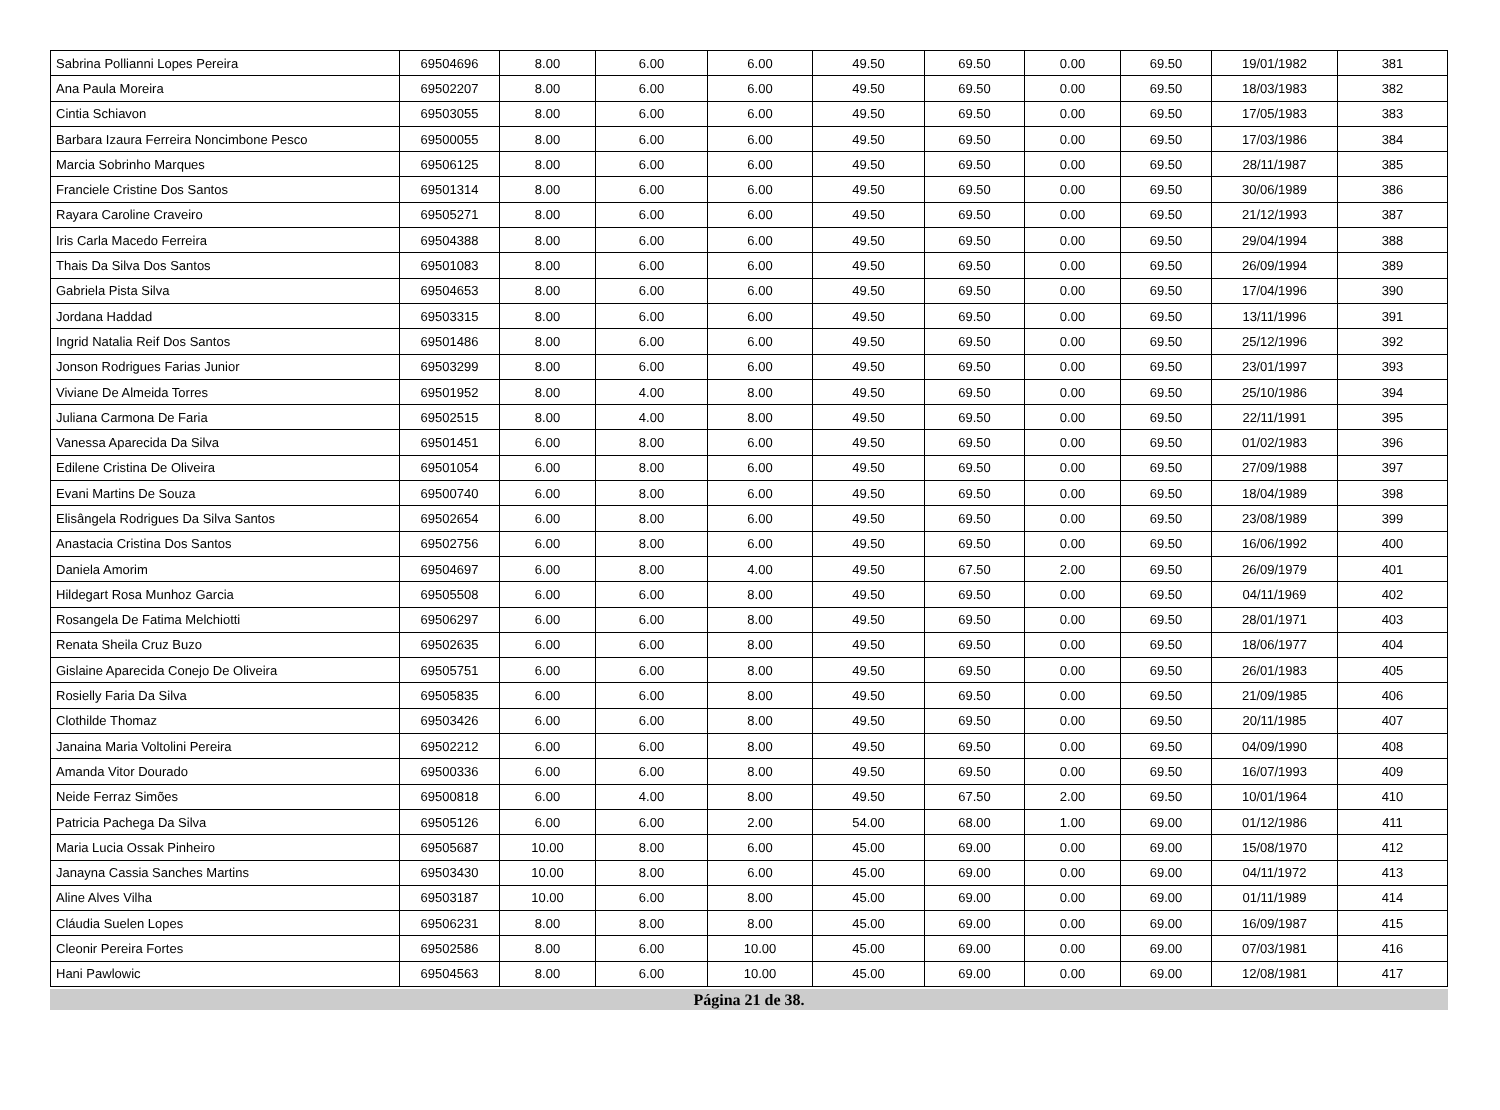| Sabrina Pollianni Lopes Pereira | 69504696 | 8.00 | 6.00 | 6.00 | 49.50 | 69.50 | 0.00 | 69.50 | 19/01/1982 | 381 |
| Ana Paula Moreira | 69502207 | 8.00 | 6.00 | 6.00 | 49.50 | 69.50 | 0.00 | 69.50 | 18/03/1983 | 382 |
| Cintia Schiavon | 69503055 | 8.00 | 6.00 | 6.00 | 49.50 | 69.50 | 0.00 | 69.50 | 17/05/1983 | 383 |
| Barbara Izaura Ferreira Noncimbone Pesco | 69500055 | 8.00 | 6.00 | 6.00 | 49.50 | 69.50 | 0.00 | 69.50 | 17/03/1986 | 384 |
| Marcia Sobrinho Marques | 69506125 | 8.00 | 6.00 | 6.00 | 49.50 | 69.50 | 0.00 | 69.50 | 28/11/1987 | 385 |
| Franciele Cristine Dos Santos | 69501314 | 8.00 | 6.00 | 6.00 | 49.50 | 69.50 | 0.00 | 69.50 | 30/06/1989 | 386 |
| Rayara Caroline Craveiro | 69505271 | 8.00 | 6.00 | 6.00 | 49.50 | 69.50 | 0.00 | 69.50 | 21/12/1993 | 387 |
| Iris Carla Macedo Ferreira | 69504388 | 8.00 | 6.00 | 6.00 | 49.50 | 69.50 | 0.00 | 69.50 | 29/04/1994 | 388 |
| Thais Da Silva Dos Santos | 69501083 | 8.00 | 6.00 | 6.00 | 49.50 | 69.50 | 0.00 | 69.50 | 26/09/1994 | 389 |
| Gabriela Pista Silva | 69504653 | 8.00 | 6.00 | 6.00 | 49.50 | 69.50 | 0.00 | 69.50 | 17/04/1996 | 390 |
| Jordana Haddad | 69503315 | 8.00 | 6.00 | 6.00 | 49.50 | 69.50 | 0.00 | 69.50 | 13/11/1996 | 391 |
| Ingrid Natalia Reif Dos Santos | 69501486 | 8.00 | 6.00 | 6.00 | 49.50 | 69.50 | 0.00 | 69.50 | 25/12/1996 | 392 |
| Jonson Rodrigues Farias Junior | 69503299 | 8.00 | 6.00 | 6.00 | 49.50 | 69.50 | 0.00 | 69.50 | 23/01/1997 | 393 |
| Viviane De Almeida Torres | 69501952 | 8.00 | 4.00 | 8.00 | 49.50 | 69.50 | 0.00 | 69.50 | 25/10/1986 | 394 |
| Juliana Carmona De Faria | 69502515 | 8.00 | 4.00 | 8.00 | 49.50 | 69.50 | 0.00 | 69.50 | 22/11/1991 | 395 |
| Vanessa Aparecida Da Silva | 69501451 | 6.00 | 8.00 | 6.00 | 49.50 | 69.50 | 0.00 | 69.50 | 01/02/1983 | 396 |
| Edilene Cristina De Oliveira | 69501054 | 6.00 | 8.00 | 6.00 | 49.50 | 69.50 | 0.00 | 69.50 | 27/09/1988 | 397 |
| Evani Martins De Souza | 69500740 | 6.00 | 8.00 | 6.00 | 49.50 | 69.50 | 0.00 | 69.50 | 18/04/1989 | 398 |
| Elisângela Rodrigues Da Silva Santos | 69502654 | 6.00 | 8.00 | 6.00 | 49.50 | 69.50 | 0.00 | 69.50 | 23/08/1989 | 399 |
| Anastacia Cristina Dos Santos | 69502756 | 6.00 | 8.00 | 6.00 | 49.50 | 69.50 | 0.00 | 69.50 | 16/06/1992 | 400 |
| Daniela Amorim | 69504697 | 6.00 | 8.00 | 4.00 | 49.50 | 67.50 | 2.00 | 69.50 | 26/09/1979 | 401 |
| Hildegart Rosa Munhoz Garcia | 69505508 | 6.00 | 6.00 | 8.00 | 49.50 | 69.50 | 0.00 | 69.50 | 04/11/1969 | 402 |
| Rosangela De Fatima Melchiotti | 69506297 | 6.00 | 6.00 | 8.00 | 49.50 | 69.50 | 0.00 | 69.50 | 28/01/1971 | 403 |
| Renata Sheila Cruz Buzo | 69502635 | 6.00 | 6.00 | 8.00 | 49.50 | 69.50 | 0.00 | 69.50 | 18/06/1977 | 404 |
| Gislaine Aparecida Conejo De Oliveira | 69505751 | 6.00 | 6.00 | 8.00 | 49.50 | 69.50 | 0.00 | 69.50 | 26/01/1983 | 405 |
| Rosielly Faria Da Silva | 69505835 | 6.00 | 6.00 | 8.00 | 49.50 | 69.50 | 0.00 | 69.50 | 21/09/1985 | 406 |
| Clothilde Thomaz | 69503426 | 6.00 | 6.00 | 8.00 | 49.50 | 69.50 | 0.00 | 69.50 | 20/11/1985 | 407 |
| Janaina Maria Voltolini Pereira | 69502212 | 6.00 | 6.00 | 8.00 | 49.50 | 69.50 | 0.00 | 69.50 | 04/09/1990 | 408 |
| Amanda Vitor Dourado | 69500336 | 6.00 | 6.00 | 8.00 | 49.50 | 69.50 | 0.00 | 69.50 | 16/07/1993 | 409 |
| Neide Ferraz Simões | 69500818 | 6.00 | 4.00 | 8.00 | 49.50 | 67.50 | 2.00 | 69.50 | 10/01/1964 | 410 |
| Patricia Pachega Da Silva | 69505126 | 6.00 | 6.00 | 2.00 | 54.00 | 68.00 | 1.00 | 69.00 | 01/12/1986 | 411 |
| Maria Lucia Ossak Pinheiro | 69505687 | 10.00 | 8.00 | 6.00 | 45.00 | 69.00 | 0.00 | 69.00 | 15/08/1970 | 412 |
| Janayna Cassia Sanches Martins | 69503430 | 10.00 | 8.00 | 6.00 | 45.00 | 69.00 | 0.00 | 69.00 | 04/11/1972 | 413 |
| Aline Alves Vilha | 69503187 | 10.00 | 6.00 | 8.00 | 45.00 | 69.00 | 0.00 | 69.00 | 01/11/1989 | 414 |
| Cláudia Suelen Lopes | 69506231 | 8.00 | 8.00 | 8.00 | 45.00 | 69.00 | 0.00 | 69.00 | 16/09/1987 | 415 |
| Cleonir Pereira Fortes | 69502586 | 8.00 | 6.00 | 10.00 | 45.00 | 69.00 | 0.00 | 69.00 | 07/03/1981 | 416 |
| Hani Pawlowic | 69504563 | 8.00 | 6.00 | 10.00 | 45.00 | 69.00 | 0.00 | 69.00 | 12/08/1981 | 417 |
Página 21 de 38.